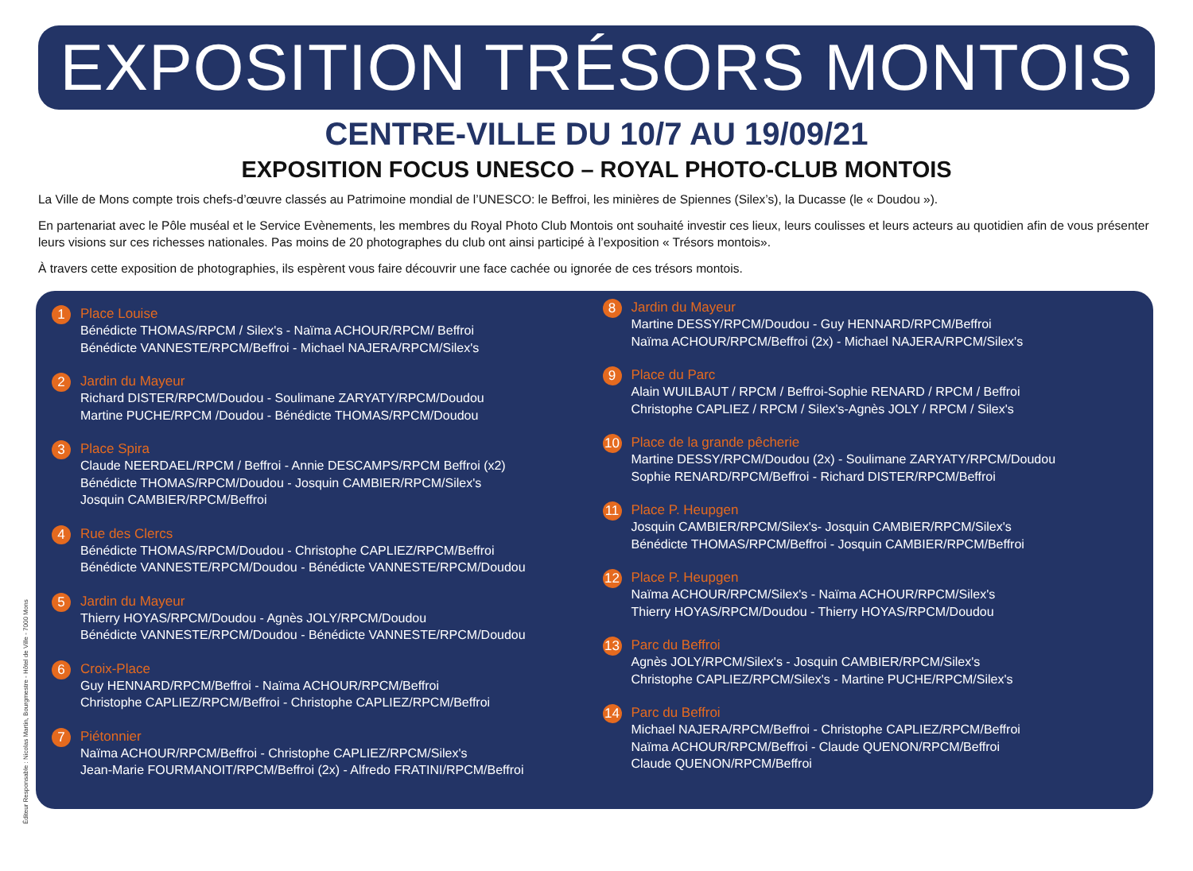EXPOSITION TRÉSORS MONTOIS
CENTRE-VILLE DU 10/7 AU 19/09/21
EXPOSITION FOCUS UNESCO – ROYAL PHOTO-CLUB MONTOIS
La Ville de Mons compte trois chefs-d’œuvre classés au Patrimoine mondial de l’UNESCO: le Beffroi, les minières de Spiennes (Silex’s), la Ducasse (le « Doudou »).
En partenariat avec le Pôle muséal et le Service Evènements, les membres du Royal Photo Club Montois ont souhaité investir ces lieux, leurs coulisses et leurs acteurs au quotidien afin de vous présenter leurs visions sur ces richesses nationales. Pas moins de 20 photographes du club ont ainsi participé à l’exposition « Trésors montois».
À travers cette exposition de photographies, ils espèrent vous faire découvrir une face cachée ou ignorée de ces trésors montois.
1
Place Louise
Bénédicte THOMAS/RPCM / Silex's - Naïma ACHOUR/RPCM/ Beffroi
Bénédicte VANNESTE/RPCM/Beffroi - Michael NAJERA/RPCM/Silex's
2
Jardin du Mayeur
Richard DISTER/RPCM/Doudou - Soulimane ZARYATY/RPCM/Doudou
Martine PUCHE/RPCM /Doudou - Bénédicte THOMAS/RPCM/Doudou
3
Place Spira
Claude NEERDAEL/RPCM / Beffroi - Annie DESCAMPS/RPCM Beffroi (x2)
Bénédicte THOMAS/RPCM/Doudou - Josquin CAMBIER/RPCM/Silex's
Josquin CAMBIER/RPCM/Beffroi
4
Rue des Clercs
Bénédicte THOMAS/RPCM/Doudou - Christophe CAPLIEZ/RPCM/Beffroi
Bénédicte VANNESTE/RPCM/Doudou - Bénédicte VANNESTE/RPCM/Doudou
5
Jardin du Mayeur
Thierry HOYAS/RPCM/Doudou - Agnès JOLY/RPCM/Doudou
Bénédicte VANNESTE/RPCM/Doudou - Bénédicte VANNESTE/RPCM/Doudou
6
Croix-Place
Guy HENNARD/RPCM/Beffroi - Naïma ACHOUR/RPCM/Beffroi
Christophe CAPLIEZ/RPCM/Beffroi - Christophe CAPLIEZ/RPCM/Beffroi
7
Piétonnier
Naïma ACHOUR/RPCM/Beffroi - Christophe CAPLIEZ/RPCM/Silex's
Jean-Marie FOURMANOIT/RPCM/Beffroi (2x) - Alfredo FRATINI/RPCM/Beffroi
8
Jardin du Mayeur
Martine DESSY/RPCM/Doudou - Guy HENNARD/RPCM/Beffroi
Naïma ACHOUR/RPCM/Beffroi (2x) - Michael NAJERA/RPCM/Silex's
9
Place du Parc
Alain WUILBAUT / RPCM / Beffroi-Sophie RENARD / RPCM / Beffroi
Christophe CAPLIEZ / RPCM / Silex's-Agnès JOLY / RPCM / Silex's
10
Place de la grande pêcherie
Martine DESSY/RPCM/Doudou (2x) - Soulimane ZARYATY/RPCM/Doudou
Sophie RENARD/RPCM/Beffroi - Richard DISTER/RPCM/Beffroi
11
Place P. Heupgen
Josquin CAMBIER/RPCM/Silex's- Josquin CAMBIER/RPCM/Silex's
Bénédicte THOMAS/RPCM/Beffroi - Josquin CAMBIER/RPCM/Beffroi
12
Place P. Heupgen
Naïma ACHOUR/RPCM/Silex's - Naïma ACHOUR/RPCM/Silex's
Thierry HOYAS/RPCM/Doudou - Thierry HOYAS/RPCM/Doudou
13
Parc du Beffroi
Agnès JOLY/RPCM/Silex's - Josquin CAMBIER/RPCM/Silex's
Christophe CAPLIEZ/RPCM/Silex's - Martine PUCHE/RPCM/Silex's
14
Parc du Beffroi
Michael NAJERA/RPCM/Beffroi - Christophe CAPLIEZ/RPCM/Beffroi
Naïma ACHOUR/RPCM/Beffroi - Claude QUENON/RPCM/Beffroi
Claude QUENON/RPCM/Beffroi
Éditeur Responsable : Nicolas Martin, Bourgmestre - Hôtel de Ville - 7000 Mons